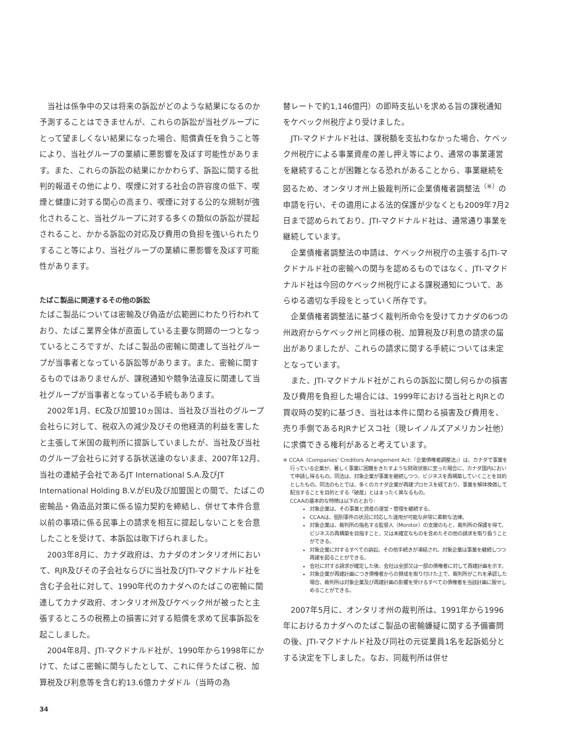当社は係争中の又は将来の訴訟がどのような結果になるのか予測することはできませんが、これらの訴訟が当社グループにとって望ましくない結果になった場合、賠償責任を負うこと等により、当社グループの業績に悪影響を及ぼす可能性があります。また、これらの訴訟の結果にかかわらず、訴訟に関する批判的報道その他により、喫煙に対する社会の許容度の低下、喫煙と健康に対する関心の高まり、喫煙に対する公的な規制が強化されること、当社グループに対する多くの類似の訴訟が提起されること、かかる訴訟の対応及び費用の負担を強いられたりすること等により、当社グループの業績に悪影響を及ぼす可能性があります。
たばこ製品に関連するその他の訴訟
たばこ製品については密輸及び偽造が広範囲にわたり行われており、たばこ業界全体が直面している主要な問題の一つとなっているところですが、たばこ製品の密輸に関連して当社グループが当事者となっている訴訟等があります。また、密輸に関するものではありませんが、課税通知や競争法違反に関連して当社グループが当事者となっている手続もあります。
2002年1月、EC及び加盟10ヵ国は、当社及び当社のグループ会社らに対して、税収入の減少及びその他経済的利益を害したと主張して米国の裁判所に提訴していましたが、当社及び当社のグループ会社らに対する訴状送達のないまま、2007年12月、当社の連結子会社であるJT International S.A.及びJT International Holding B.V.がEU及び加盟国との間で、たばこの密輸品・偽造品対策に係る協力契約を締結し、併せて本件合意以前の事項に係る民事上の請求を相互に提起しないことを合意したことを受けて、本訴訟は取下げられました。
2003年8月に、カナダ政府は、カナダのオンタリオ州において、RJR及びその子会社ならびに当社及びJTI-マクドナルド社を含む子会社に対して、1990年代のカナダへのたばこの密輸に関連してカナダ政府、オンタリオ州及びケベック州が被ったと主張するところの税務上の損害に対する賠償を求めて民事訴訟を起こしました。
2004年8月、JTI-マクドナルド社が、1990年から1998年にかけて、たばこ密輸に関与したとして、これに伴うたばこ税、加算税及び利息等を含む約13.6億カナダドル（当時の為
替レートで約1,146億円）の即時支払いを求める旨の課税通知をケベック州税庁より受けました。
JTI-マクドナルド社は、課税額を支払わなかった場合、ケベック州税庁による事業資産の差し押え等により、通常の事業運営を継続することが困難となる恐れがあることから、事業継続を図るため、オンタリオ州上級裁判所に企業債権者調整法<sup>（※）</sup>の申請を行い、その適用による法的保護が少なくとも2009年7月2日まで認められており、JTI-マクドナルド社は、通常通り事業を継続しています。
企業債権者調整法の申請は、ケベック州税庁の主張するJTI-マクドナルド社の密輸への関与を認めるものではなく、JTI-マクドナルド社は今回のケベック州税庁による課税通知について、あらゆる適切な手段をとっていく所存です。
企業債権者調整法に基づく裁判所命令を受けてカナダの6つの州政府からケベック州と同様の税、加算税及び利息の請求の届出がありましたが、これらの請求に関する手続については未定となっています。
また、JTI-マクドナルド社がこれらの訴訟に関し何らかの損害及び費用を負担した場合には、1999年における当社とRJRとの買収時の契約に基づき、当社は本件に関わる損害及び費用を、売り手側であるRJRナビスコ社（現レイノルズアメリカン社他）に求償できる権利があると考えています。
※ CCAA（Companies' Creditors Arrangement Act:『企業債権者調整法』）は、カナダで事業を行っている企業が、著しく事業に困難をきたすような財政状態に至った場合に、カナダ国内において申請し得るもの。同法は、対象企業が事業を継続しつつ、ビジネスを再構築していくことを目的としたもの。同法のもとでは、多くのカナダ企業が再建プロセスを経ており、事業を解体換価して配当することを目的とする「破産」とはまったく異なるもの。
CCAAの基本的な特徴は以下のとおり:
対象企業は、その事業と資産の運営・管理を継続する。
CCAAは、個別事件の状況に対応した運用が可能な非常に柔軟な法律。
対象企業は、裁判所の指名する監督人（Monitor）の支援のもと、裁判所の保護を得て、ビジネスの再構築を目指すこと、又は未確定なものを含めたその他の請求を取り扱うことができる。
対象企業に対するすべての訴訟、その他手続きが凍結され、対象企業は事業を継続しつつ再建を図ることができる。
会社に対する請求が確定した後、会社は全部又は一部の債権者に対して再建計画を示す。
対象企業が再建計画につき債権者からの賛成を取り付けた上で、裁判所がこれを承認した場合、裁判所は対象企業及び再建計画の影響を受けるすべての債権者を当該計画に服せしめることができる。
2007年5月に、オンタリオ州の裁判所は、1991年から1996年におけるカナダへのたばこ製品の密輸嫌疑に関する予備審問の後、JTI-マクドナルド社及び同社の元従業員1名を起訴処分とする決定を下しました。なお、同裁判所は併せ
34